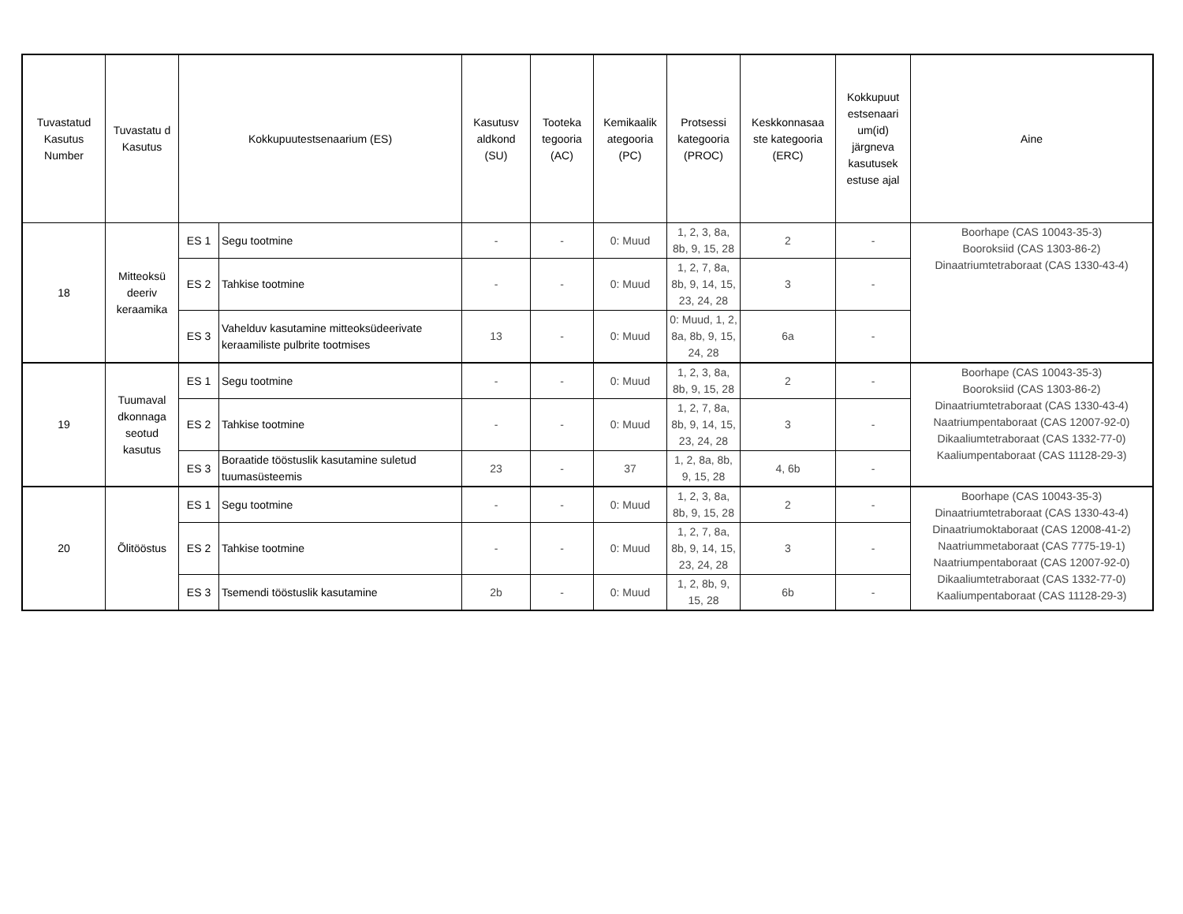| Tuvastatud Kasutus Number | Tuvastatu d Kasutus | Kokkupuutestsenaarium (ES) | | Kasutusv aldkond (SU) | Tooteka tegooria (AC) | Kemikaalik ategooria (PC) | Protsessi kategooria (PROC) | Keskkonnasaa ste kategooria (ERC) | Kokkupuut estsenaari um(id) järgneva kasutusek estuse ajal | Aine |
| --- | --- | --- | --- | --- | --- | --- | --- | --- | --- | --- |
| 18 | Mitteoksü deeriv keraamika | ES 1 | Segu tootmine | - | - | 0: Muud | 1, 2, 3, 8a, 8b, 9, 15, 28 | 2 | - | Boorhape (CAS 10043-35-3) Booroksiid (CAS 1303-86-2) Dinaatriumtetraboraat (CAS 1330-43-4) |
| | | ES 2 | Tahkise tootmine | - | - | 0: Muud | 1, 2, 7, 8a, 8b, 9, 14, 15, 23, 24, 28 | 3 | - | |
| | | ES 3 | Vahelduv kasutamine mitteoksüdeerivate keraamiliste pulbrite tootmises | 13 | - | 0: Muud | 0: Muud, 1, 2, 8a, 8b, 9, 15, 24, 28 | 6a | - | |
| 19 | Tuumaval dkonnaga seotud kasutus | ES 1 | Segu tootmine | - | - | 0: Muud | 1, 2, 3, 8a, 8b, 9, 15, 28 | 2 | - | Boorhape (CAS 10043-35-3) Booroksiid (CAS 1303-86-2) Dinaatriumtetraboraat (CAS 1330-43-4) Naatriumpentaboraat (CAS 12007-92-0) Dikaaliumtetraboraat (CAS 1332-77-0) Kaaliumpentaboraat (CAS 11128-29-3) |
| | | ES 2 | Tahkise tootmine | - | - | 0: Muud | 1, 2, 7, 8a, 8b, 9, 14, 15, 23, 24, 28 | 3 | - | |
| | | ES 3 | Boraatide tööstuslik kasutamine suletud tuumasüsteemis | 23 | - | 37 | 1, 2, 8a, 8b, 9, 15, 28 | 4, 6b | - | |
| 20 | Õlitööstus | ES 1 | Segu tootmine | - | - | 0: Muud | 1, 2, 3, 8a, 8b, 9, 15, 28 | 2 | - | Boorhape (CAS 10043-35-3) Dinaatriumtetraboraat (CAS 1330-43-4) Dinaatriumoktaboraat (CAS 12008-41-2) Naatriummetaboraat (CAS 7775-19-1) Naatriumpentaboraat (CAS 12007-92-0) Dikaaliumtetraboraat (CAS 1332-77-0) Kaaliumpentaboraat (CAS 11128-29-3) |
| | | ES 2 | Tahkise tootmine | - | - | 0: Muud | 1, 2, 7, 8a, 8b, 9, 14, 15, 23, 24, 28 | 3 | - | |
| | | ES 3 | Tsemendi tööstuslik kasutamine | 2b | - | 0: Muud | 1, 2, 8b, 9, 15, 28 | 6b | - | |